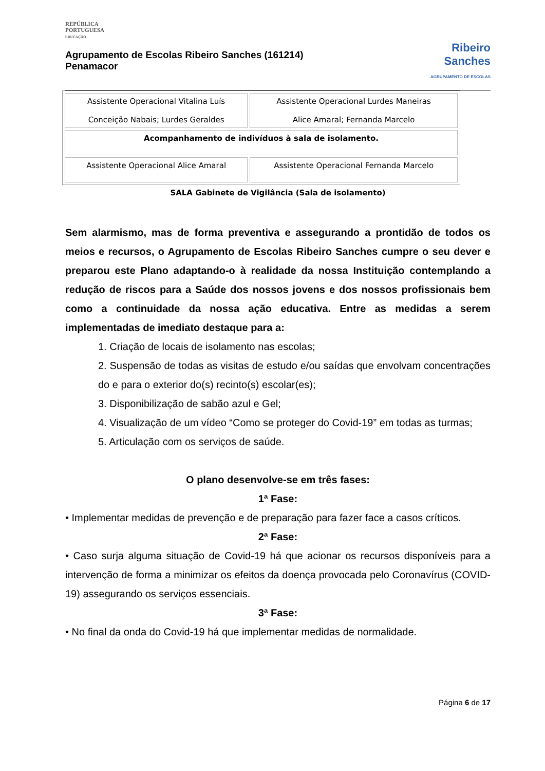REPÚBLICA
PORTUGUESA
EDUCAÇÃO
Agrupamento de Escolas Ribeiro Sanches (161214)
Penamacor
Ribeiro
Sanches
AGRUPAMENTO DE ESCOLAS
| Assistente Operacional Vitalina Luís Conceição Nabais; Lurdes Geraldes | Assistente Operacional Lurdes Maneiras Alice Amaral; Fernanda Marcelo |
| Acompanhamento de indivíduos à sala de isolamento. | |
| Assistente Operacional Alice Amaral | Assistente Operacional Fernanda Marcelo |
SALA Gabinete de Vigilância (Sala de isolamento)
Sem alarmismo, mas de forma preventiva e assegurando a prontidão de todos os meios e recursos, o Agrupamento de Escolas Ribeiro Sanches cumpre o seu dever e preparou este Plano adaptando-o à realidade da nossa Instituição contemplando a redução de riscos para a Saúde dos nossos jovens e dos nossos profissionais bem como a continuidade da nossa ação educativa. Entre as medidas a serem implementadas de imediato destaque para a:
1. Criação de locais de isolamento nas escolas;
2. Suspensão de todas as visitas de estudo e/ou saídas que envolvam concentrações do e para o exterior do(s) recinto(s) escolar(es);
3. Disponibilização de sabão azul e Gel;
4. Visualização de um vídeo “Como se proteger do Covid-19” em todas as turmas;
5. Articulação com os serviços de saúde.
O plano desenvolve-se em três fases:
1ª Fase:
• Implementar medidas de prevenção e de preparação para fazer face a casos críticos.
2ª Fase:
• Caso surja alguma situação de Covid-19 há que acionar os recursos disponíveis para a intervenção de forma a minimizar os efeitos da doença provocada pelo Coronavírus (COVID-19) assegurando os serviços essenciais.
3ª Fase:
• No final da onda do Covid-19 há que implementar medidas de normalidade.
Página 6 de 17